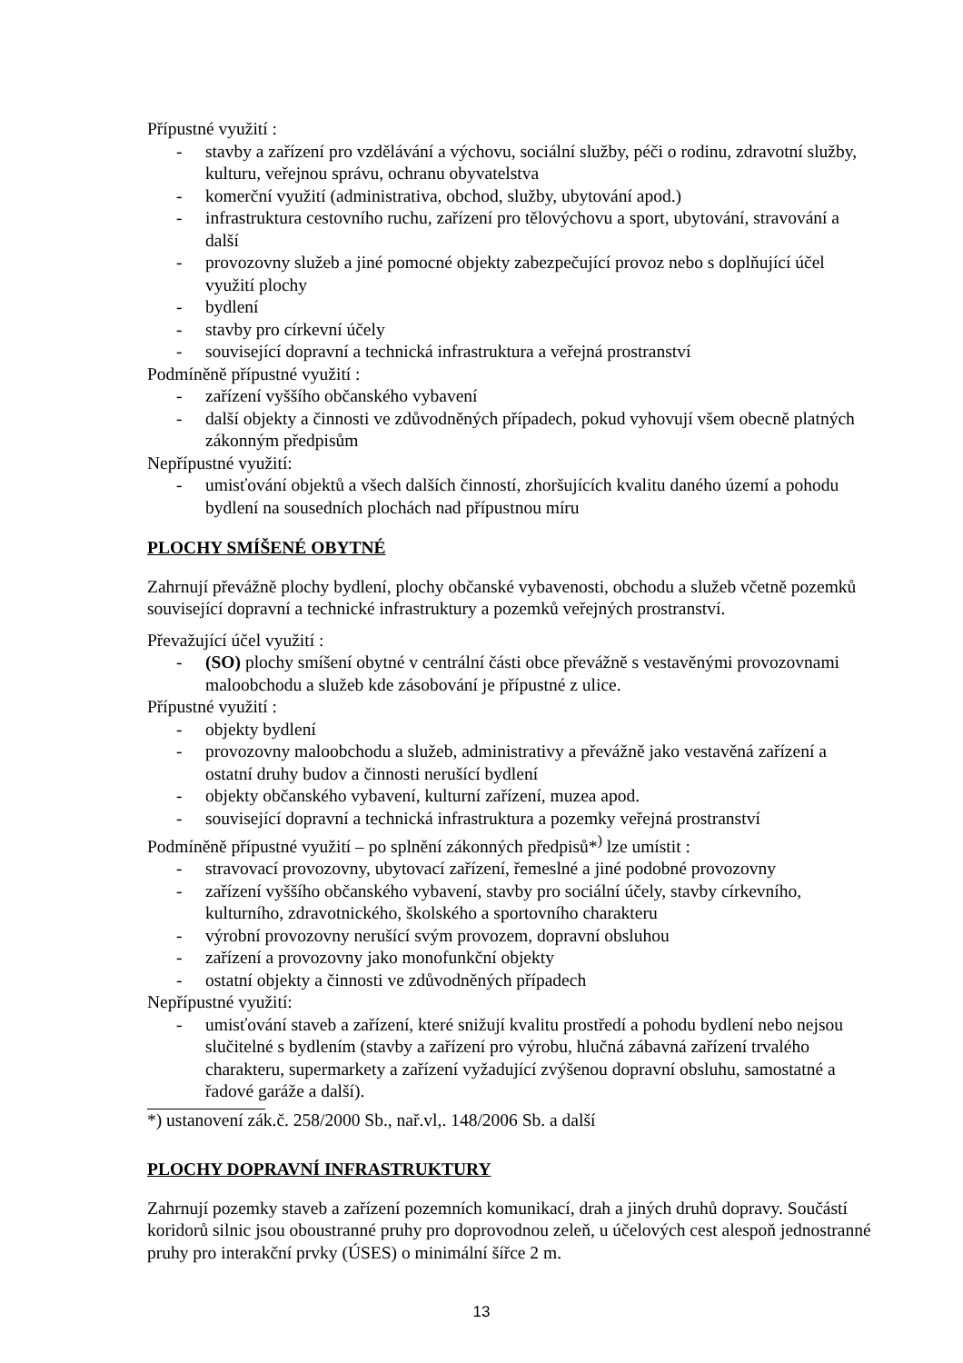Přípustné využití :
- stavby a zařízení pro vzdělávání a výchovu, sociální služby, péči o rodinu, zdravotní služby, kulturu, veřejnou správu, ochranu obyvatelstva
- komerční využití (administrativa, obchod, služby, ubytování apod.)
- infrastruktura cestovního ruchu, zařízení pro tělovýchovu a sport, ubytování, stravování a další
- provozovny služeb a jiné pomocné objekty zabezpečující provoz nebo s doplňující účel využití plochy
- bydlení
- stavby pro církevní účely
- související dopravní a technická infrastruktura a veřejná prostranství
Podmíněně přípustné využití :
- zařízení vyššího občanského vybavení
- další objekty a činnosti ve zdůvodněných případech, pokud vyhovují všem obecně platných zákonným předpisům
Nepřípustné využití:
- umisťování objektů a všech dalších činností, zhoršujících kvalitu daného území a pohodu bydlení na sousedních plochách nad přípustnou míru
PLOCHY SMÍŠENÉ OBYTNÉ
Zahrnují převážně plochy bydlení, plochy občanské vybavenosti, obchodu a služeb včetně pozemků související dopravní a technické infrastruktury a pozemků veřejných prostranství.
Převažující účel využití :
- (SO) plochy smíšení obytné v centrální části obce převážně s vestavěnými provozovnami maloobchodu a služeb kde zásobování je přípustné z ulice.
Přípustné využití :
- objekty bydlení
- provozovny maloobchodu a služeb, administrativy a převážně jako vestavěná zařízení a ostatní druhy budov a činnosti nerušící bydlení
- objekty občanského vybavení, kulturní zařízení, muzea apod.
- související dopravní a technická infrastruktura a pozemky veřejná prostranství
Podmíněně přípustné využití – po splnění zákonných předpisů*<sup>)</sup> lze umístit :
- stravovací provozovny, ubytovací zařízení, řemeslné a jiné podobné provozovny
- zařízení vyššího občanského vybavení, stavby pro sociální účely, stavby církevního, kulturního, zdravotnického, školského a sportovního charakteru
- výrobní provozovny nerušící svým provozem, dopravní obsluhou
- zařízení a provozovny jako monofunkční objekty
- ostatní objekty a činnosti ve zdůvodněných případech
Nepřípustné využití:
- umisťování staveb a zařízení, které snižují kvalitu prostředí a pohodu bydlení nebo nejsou slučitelné s bydlením (stavby a zařízení pro výrobu, hlučná zábavná zařízení trvalého charakteru, supermarkety a zařízení vyžadující zvýšenou dopravní obsluhu, samostatné a řadové garáže a další).
*) ustanovení zák.č. 258/2000 Sb., nař.vl,. 148/2006 Sb. a další
PLOCHY DOPRAVNÍ INFRASTRUKTURY
Zahrnují pozemky staveb a zařízení pozemních komunikací, drah a jiných druhů dopravy. Součástí koridorů silnic jsou oboustranné pruhy pro doprovodnou zeleň, u účelových cest alespoň jednostranné pruhy pro interakční prvky (ÚSES) o minimální šířce 2 m.
13